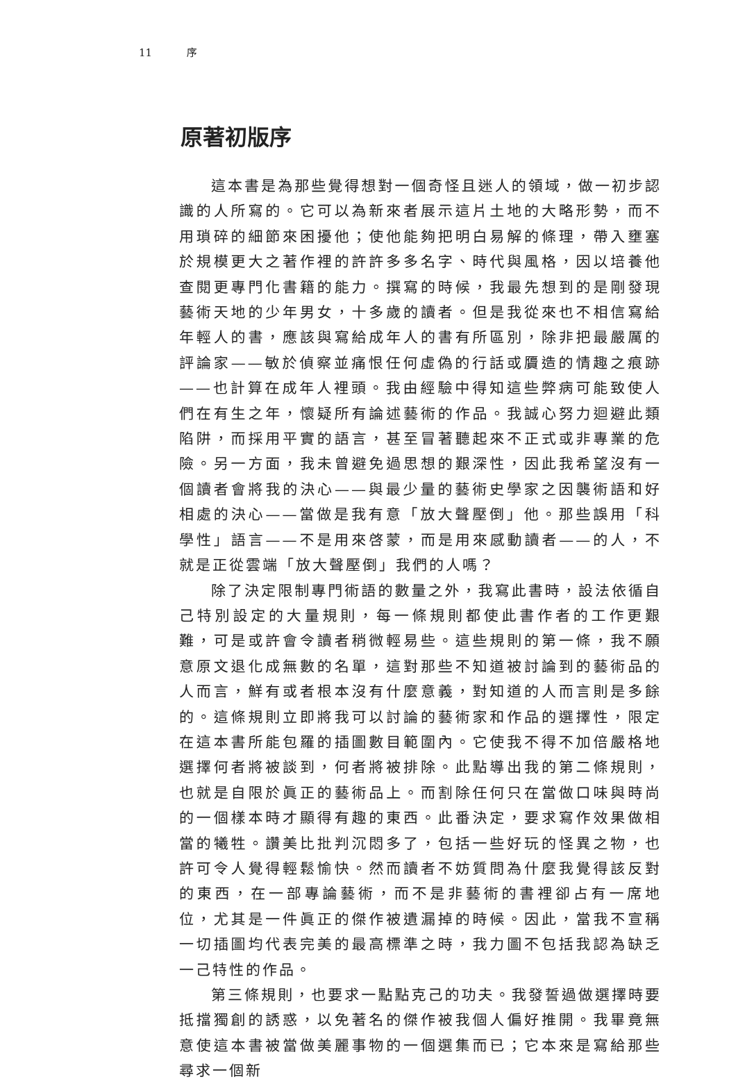11 序
原著初版序
這本書是為那些覺得想對一個奇怪且迷人的領域，做一初步認識的人所寫的。它可以為新來者展示這片土地的大略形勢，而不用瑣碎的細節來困擾他；使他能夠把明白易解的條理，帶入壅塞於規模更大之著作裡的許許多多名字、時代與風格，因以培養他查閱更專門化書籍的能力。撰寫的時候，我最先想到的是剛發現藝術天地的少年男女，十多歲的讀者。但是我從來也不相信寫給年輕人的書，應該與寫給成年人的書有所區別，除非把最嚴厲的評論家——敏於偵察並痛恨任何虛偽的行話或贗造的情趣之痕跡——也計算在成年人裡頭。我由經驗中得知這些弊病可能致使人們在有生之年，懷疑所有論述藝術的作品。我誠心努力迴避此類陷阱，而採用平實的語言，甚至冒著聽起來不正式或非專業的危險。另一方面，我未曾避免過思想的艱深性，因此我希望沒有一個讀者會將我的決心——與最少量的藝術史學家之因襲術語和好相處的決心——當做是我有意「放大聲壓倒」他。那些誤用「科學性」語言——不是用來啓蒙，而是用來感動讀者——的人，不就是正從雲端「放大聲壓倒」我們的人嗎？
除了決定限制專門術語的數量之外，我寫此書時，設法依循自己特別設定的大量規則，每一條規則都使此書作者的工作更艱難，可是或許會令讀者稍微輕易些。這些規則的第一條，我不願意原文退化成無數的名單，這對那些不知道被討論到的藝術品的人而言，鮮有或者根本沒有什麼意義，對知道的人而言則是多餘的。這條規則立即將我可以討論的藝術家和作品的選擇性，限定在這本書所能包羅的插圖數目範圍內。它使我不得不加倍嚴格地選擇何者將被談到，何者將被排除。此點導出我的第二條規則，也就是自限於眞正的藝術品上。而割除任何只在當做口味與時尚的一個樣本時才顯得有趣的東西。此番決定，要求寫作效果做相當的犧牲。讚美比批判沉悶多了，包括一些好玩的怪異之物，也許可令人覺得輕鬆愉快。然而讀者不妨質問為什麼我覺得該反對的東西，在一部專論藝術，而不是非藝術的書裡卻占有一席地位，尤其是一件眞正的傑作被遺漏掉的時候。因此，當我不宣稱一切插圖均代表完美的最高標準之時，我力圖不包括我認為缺乏一己特性的作品。
第三條規則，也要求一點點克己的功夫。我發誓過做選擇時要抵擋獨創的誘惑，以免著名的傑作被我個人偏好推開。我畢竟無意使這本書被當做美麗事物的一個選集而已；它本來是寫給那些尋求一個新